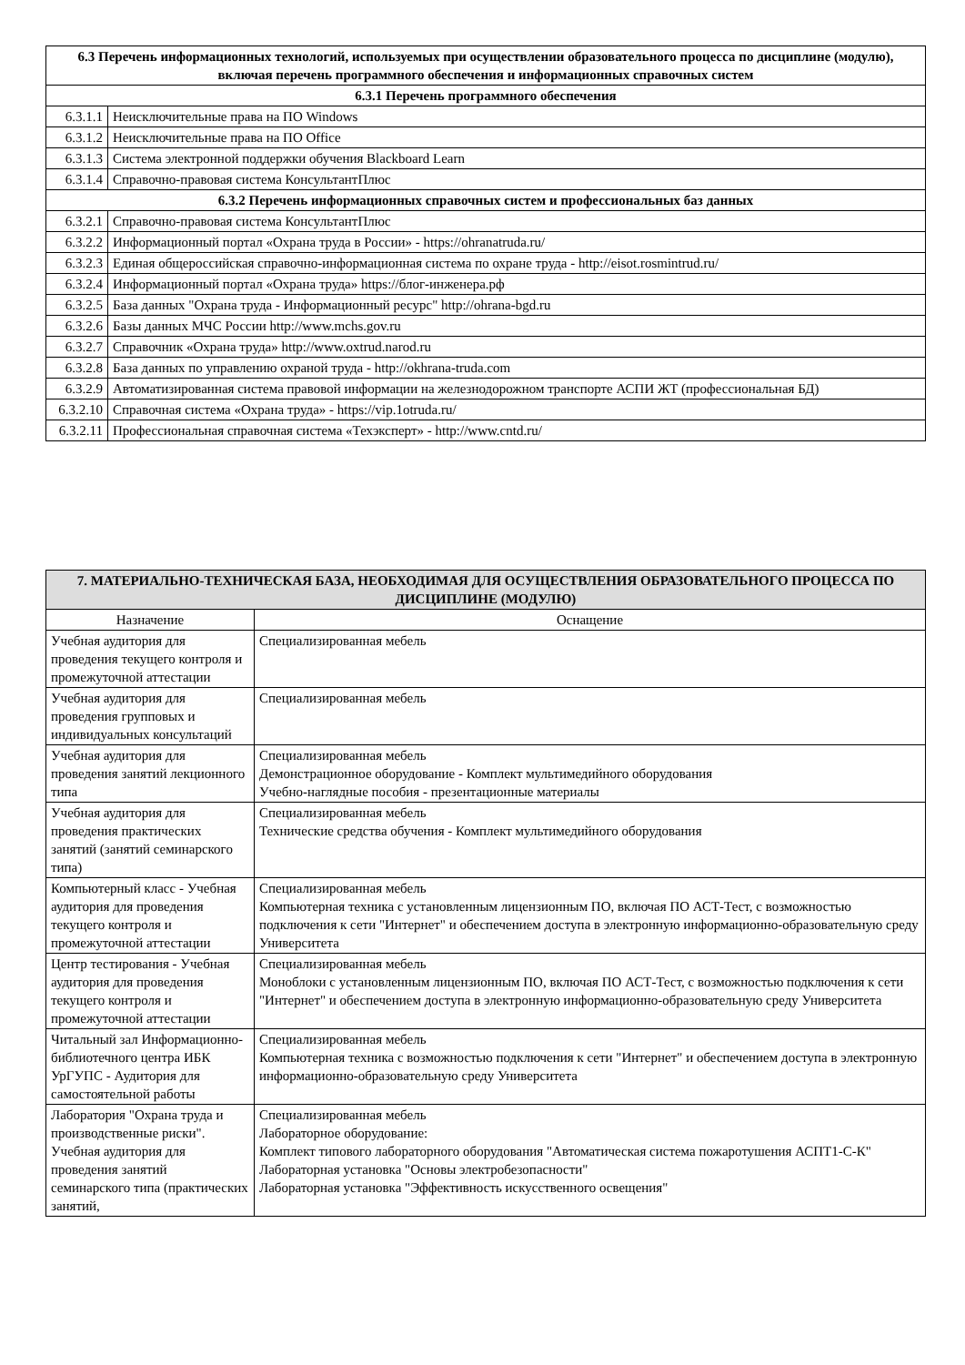| 6.3 Перечень информационных технологий, используемых при осуществлении образовательного процесса по дисциплине (модулю), включая перечень программного обеспечения и информационных справочных систем | |
| --- | --- |
| 6.3.1 Перечень программного обеспечения | |
| 6.3.1.1 | Неисключительные права на ПО Windows |
| 6.3.1.2 | Неисключительные права на ПО Office |
| 6.3.1.3 | Система электронной поддержки обучения Blackboard Learn |
| 6.3.1.4 | Справочно-правовая система КонсультантПлюс |
| 6.3.2 Перечень информационных справочных систем и профессиональных баз данных | |
| 6.3.2.1 | Справочно-правовая система КонсультантПлюс |
| 6.3.2.2 | Информационный портал «Охрана труда в России» - https://ohranatruda.ru/ |
| 6.3.2.3 | Единая общероссийская справочно-информационная система по охране труда - http://eisot.rosmintrud.ru/ |
| 6.3.2.4 | Информационный портал «Охрана труда» https://блог-инженера.рф |
| 6.3.2.5 | База данных "Охрана труда - Информационный ресурс" http://ohrana-bgd.ru |
| 6.3.2.6 | Базы данных МЧС России http://www.mchs.gov.ru |
| 6.3.2.7 | Справочник «Охрана труда» http://www.oxtrud.narod.ru |
| 6.3.2.8 | База данных по управлению охраной труда - http://okhrana-truda.com |
| 6.3.2.9 | Автоматизированная система правовой информации на железнодорожном транспорте АСПИ ЖТ (профессиональная БД) |
| 6.3.2.10 | Справочная система «Охрана труда» - https://vip.1otruda.ru/ |
| 6.3.2.11 | Профессиональная справочная система «Техэксперт» - http://www.cntd.ru/ |
| 7. МАТЕРИАЛЬНО-ТЕХНИЧЕСКАЯ БАЗА, НЕОБХОДИМАЯ ДЛЯ ОСУЩЕСТВЛЕНИЯ ОБРАЗОВАТЕЛЬНОГО ПРОЦЕССА ПО ДИСЦИПЛИНЕ (МОДУЛЮ) | |
| --- | --- |
| Назначение | Оснащение |
| Учебная аудитория для проведения текущего контроля и промежуточной аттестации | Специализированная мебель |
| Учебная аудитория для проведения групповых и индивидуальных консультаций | Специализированная мебель |
| Учебная аудитория для проведения занятий лекционного типа | Специализированная мебель Демонстрационное оборудование - Комплект мультимедийного оборудования Учебно-наглядные пособия - презентационные материалы |
| Учебная аудитория для проведения практических занятий (занятий семинарского типа) | Специализированная мебель Технические средства обучения - Комплект мультимедийного оборудования |
| Компьютерный класс - Учебная аудитория для проведения текущего контроля и промежуточной аттестации | Специализированная мебель Компьютерная техника с установленным лицензионным ПО, включая ПО АСТ-Тест, с возможностью подключения к сети "Интернет" и обеспечением доступа в электронную информационно-образовательную среду Университета |
| Центр тестирования - Учебная аудитория для проведения текущего контроля и промежуточной аттестации | Специализированная мебель Моноблоки с установленным лицензионным ПО, включая ПО АСТ-Тест, с возможностью подключения к сети "Интернет" и обеспечением доступа в электронную информационно-образовательную среду Университета |
| Читальный зал Информационно-библиотечного центра ИБК УрГУПС - Аудитория для самостоятельной работы | Специализированная мебель Компьютерная техника с возможностью подключения к сети "Интернет" и обеспечением доступа в электронную информационно-образовательную среду Университета |
| Лаборатория "Охрана труда и производственные риски". Учебная аудитория для проведения занятий семинарского типа (практических занятий, | Специализированная мебель Лабораторное оборудование: Комплект типового лабораторного оборудования "Автоматическая система пожаротушения АСПТ1-С-К" Лабораторная установка "Основы электробезопасности" Лабораторная установка "Эффективность искусственного освещения" |